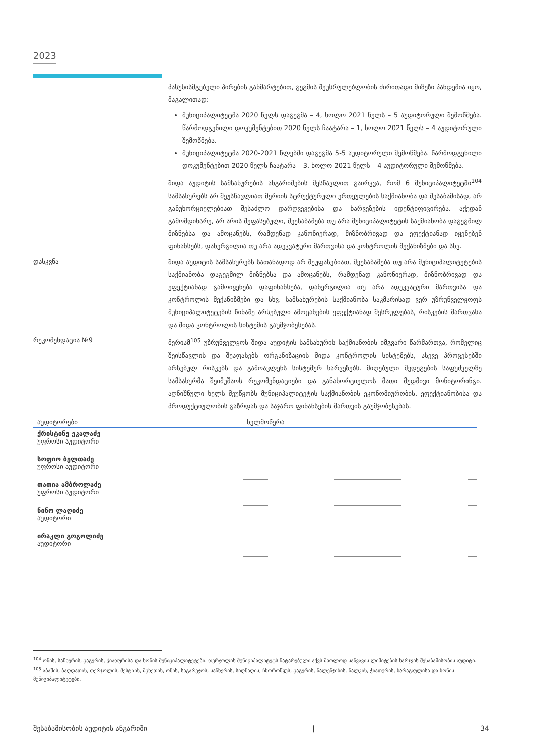2023
პასუხისმგებელი პირების განმარტებით, გეგმის შეუსრულებლობის ძირითადი მიზეზი პანდემია იყო, მაგალითად:
მუნიციპალიტეტმა 2020 წელს დაგეგმა – 4, ხოლო 2021 წელს – 5 აუდიტორული შემოწმება. წარმოდგენილი დოკუმენტებით 2020 წელს ჩაატარა – 1, ხოლო 2021 წელს – 4 აუდიტორული შემოწმება.
მუნიციპალიტეტმა 2020-2021 წლებში დაგეგმა 5-5 აუდიტორული შემოწმება. წარმოდგენილი დოკუმენტებით 2020 წელს ჩაატარა – 3, ხოლო 2021 წელს – 4 აუდიტორული შემოწმება.
შიდა აუდიტის სამსახურების ანგარიშების შესწავლით გაირკვა, რომ 6 მუნიციპალიტეტში<sup>104</sup> სამსახურებს არ შეუსწავლიათ მერიის სტრუქტურული ერთეულების საქმიანობა და შესაბამისად, არ განუხორციელებიათ შესაძლო დარღვევებისა და ხარვეზების იდენტიფიცირება. აქედან გამომდინარე, არ არის შეფასებული, შეესაბამება თუ არა მუნიციპალიტეტის საქმიანობა დაგეგმილ მიზნებსა და ამოცანებს, რამდენად კანონიერად, მიზნობრივად და ეფექტიანად იყენებენ ფინანსებს, დანერგილია თუ არა ადეკვატური მართვისა და კონტროლის მექანიზმები და სხვ.
დასკვნა
შიდა აუდიტის სამსახურებს სათანადოდ არ შეუფასებიათ, შეესაბამება თუ არა მუნიციპალიტეტების საქმიანობა დაგეგმილ მიზნებსა და ამოცანებს, რამდენად კანონიერად, მიზნობრივად და ეფექტიანად გამოიყენება დაფინანსება, დანერგილია თუ არა ადეკვატური მართვისა და კონტროლის მექანიზმები და სხვ. სამსახურების საქმიანობა საკმარისად ვერ უზრუნველყოფს მუნიციპალიტეტების წინაშე არსებული ამოცანების ეფექტიანად შესრულებას, რისკების მართვასა და შიდა კონტროლის სისტემის გაუმჯობესებას.
რეკომენდაცია №9
მერიამ<sup>105</sup> უზრუნველყოს შიდა აუდიტის სამსახურის საქმიანობის იმგვარი წარმართვა, რომელიც შეისწავლის და შეაფასებს ორგანიზაციის შიდა კონტროლის სისტემებს, ასევე პროცესებში არსებულ რისკებს და გამოავლენს სისტემურ ხარვეზებს. მიღებული შედეგების საფუძველზე სამსახურმა შეიმუშაოს რეკომენდაციები და განახორციელოს მათი მუდმივი მონიტორინგი. აღნიშნული ხელს შეუწყობს მუნიციპალიტეტის საქმიანობის ეკონომიურობის, ეფექტიანობისა და პროდუქტიულობის გაზრდას და საჯარო ფინანსების მართვის გაუმჯობესებას.
| აუდიტორები | ხელმოწერა |
| --- | --- |
| ქრისტინე ეკალაძე უფროსი აუდიტორი | |
| სოფიო ბელთაძე უფროსი აუდიტორი | |
| თათია ამბროლაძე უფროსი აუდიტორი | |
| ნინო ლაღიძე აუდიტორი | |
| ირაკლი გოგოლიძე აუდიტორი | |
<sup>104</sup> ონის, საჩხერის, ცაგერის, ჭიათურისა და ხონის მუნიციპალიტეტები. თერჯოლის მუნიციპალიტეტს ჩატარებული აქვს მხოლოდ საწვავის ლიმიტების ხარჯვის შესაბამისობის აუდიტი.
<sup>105</sup> აბაშის, ბაღდათის, თერჯოლის, მესტიის, მცხეთის, ონის, საგარეჯოს, საჩხერის, სიღნაღის, ჩხოროწყუს, ცაგერის, წალენჯიხის, წალკის, ჭიათურის, ხარაგაულისა და ხონის მუნიციპალიტეტები.
შესაბამისობის აუდიტის ანგარიში | 34